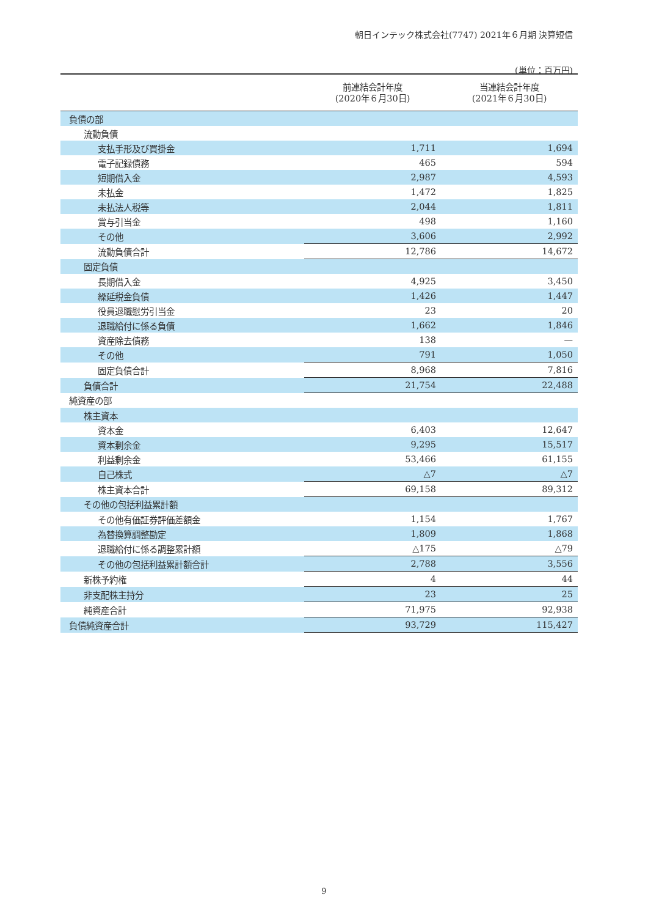朝日インテック株式会社(7747) 2021年６月期 決算短信
(単位：百万円)
| | 前連結会計年度 (2020年６月30日) | 当連結会計年度 (2021年６月30日) |
| --- | --- | --- |
| 負債の部 | | |
| 流動負債 | | |
| 支払手形及び買掛金 | 1,711 | 1,694 |
| 電子記録債務 | 465 | 594 |
| 短期借入金 | 2,987 | 4,593 |
| 未払金 | 1,472 | 1,825 |
| 未払法人税等 | 2,044 | 1,811 |
| 賞与引当金 | 498 | 1,160 |
| その他 | 3,606 | 2,992 |
| 流動負債合計 | 12,786 | 14,672 |
| 固定負債 | | |
| 長期借入金 | 4,925 | 3,450 |
| 繰延税金負債 | 1,426 | 1,447 |
| 役員退職慰労引当金 | 23 | 20 |
| 退職給付に係る負債 | 1,662 | 1,846 |
| 資産除去債務 | 138 | — |
| その他 | 791 | 1,050 |
| 固定負債合計 | 8,968 | 7,816 |
| 負債合計 | 21,754 | 22,488 |
| 純資産の部 | | |
| 株主資本 | | |
| 資本金 | 6,403 | 12,647 |
| 資本剰余金 | 9,295 | 15,517 |
| 利益剰余金 | 53,466 | 61,155 |
| 自己株式 | △7 | △7 |
| 株主資本合計 | 69,158 | 89,312 |
| その他の包括利益累計額 | | |
| その他有価証券評価差額金 | 1,154 | 1,767 |
| 為替換算調整勘定 | 1,809 | 1,868 |
| 退職給付に係る調整累計額 | △175 | △79 |
| その他の包括利益累計額合計 | 2,788 | 3,556 |
| 新株予約権 | 4 | 44 |
| 非支配株主持分 | 23 | 25 |
| 純資産合計 | 71,975 | 92,938 |
| 負債純資産合計 | 93,729 | 115,427 |
9